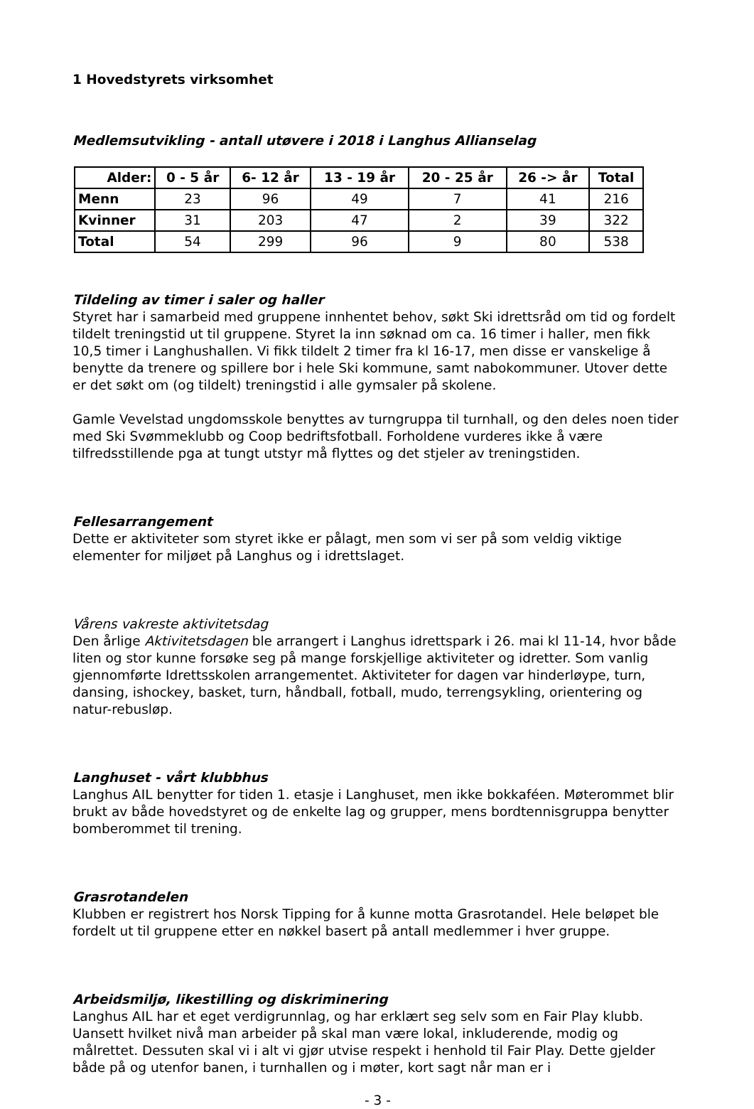1 Hovedstyrets virksomhet
Medlemsutvikling - antall utøvere i 2018 i Langhus Allianselag
| Alder: | 0 - 5 år | 6- 12 år | 13 - 19 år | 20 - 25 år | 26 -> år | Total |
| --- | --- | --- | --- | --- | --- | --- |
| Menn | 23 | 96 | 49 | 7 | 41 | 216 |
| Kvinner | 31 | 203 | 47 | 2 | 39 | 322 |
| Total | 54 | 299 | 96 | 9 | 80 | 538 |
Tildeling av timer i saler og haller
Styret har i samarbeid med gruppene innhentet behov, søkt Ski idrettsråd om tid og fordelt tildelt treningstid ut til gruppene. Styret la inn søknad om ca. 16 timer i haller, men fikk 10,5 timer i Langhushallen. Vi fikk tildelt 2 timer fra kl 16-17, men disse er vanskelige å benytte da trenere og spillere bor i hele Ski kommune, samt nabokommuner. Utover dette er det søkt om (og tildelt) treningstid i alle gymsaler på skolene.
Gamle Vevelstad ungdomsskole benyttes av turngruppa til turnhall, og den deles noen tider med Ski Svømmeklubb og Coop bedriftsfotball. Forholdene vurderes ikke å være tilfredsstillende pga at tungt utstyr må flyttes og det stjeler av treningstiden.
Fellesarrangement
Dette er aktiviteter som styret ikke er pålagt, men som vi ser på som veldig viktige elementer for miljøet på Langhus og i idrettslaget.
Vårens vakreste aktivitetsdag
Den årlige Aktivitetsdagen ble arrangert i Langhus idrettspark i 26. mai kl 11-14, hvor både liten og stor kunne forsøke seg på mange forskjellige aktiviteter og idretter. Som vanlig gjennomførte Idrettsskolen arrangementet. Aktiviteter for dagen var hinderløype, turn, dansing, ishockey, basket, turn, håndball, fotball, mudo, terrengsykling, orientering og natur-rebusløp.
Langhuset - vårt klubbhus
Langhus AIL benytter for tiden 1. etasje i Langhuset, men ikke bokkaféen. Møterommet blir brukt av både hovedstyret og de enkelte lag og grupper, mens bordtennisgruppa benytter bomberommet til trening.
Grasrotandelen
Klubben er registrert hos Norsk Tipping for å kunne motta Grasrotandel. Hele beløpet ble fordelt ut til gruppene etter en nøkkel basert på antall medlemmer i hver gruppe.
Arbeidsmiljø, likestilling og diskriminering
Langhus AIL har et eget verdigrunnlag, og har erklært seg selv som en Fair Play klubb. Uansett hvilket nivå man arbeider på skal man være lokal, inkluderende, modig og målrettet. Dessuten skal vi i alt vi gjør utvise respekt i henhold til Fair Play. Dette gjelder både på og utenfor banen, i turnhallen og i møter, kort sagt når man er i
- 3 -